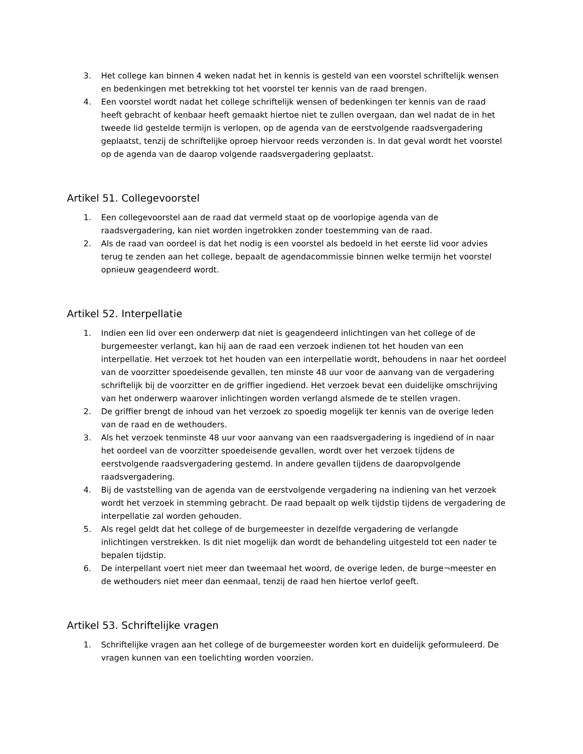3. Het college kan binnen 4 weken nadat het in kennis is gesteld van een voorstel schriftelijk wensen en bedenkingen met betrekking tot het voorstel ter kennis van de raad brengen.
4. Een voorstel wordt nadat het college schriftelijk wensen of bedenkingen ter kennis van de raad heeft gebracht of kenbaar heeft gemaakt hiertoe niet te zullen overgaan, dan wel nadat de in het tweede lid gestelde termijn is verlopen, op de agenda van de eerstvolgende raadsvergadering geplaatst, tenzij de schriftelijke oproep hiervoor reeds verzonden is. In dat geval wordt het voorstel op de agenda van de daarop volgende raadsvergadering geplaatst.
Artikel 51. Collegevoorstel
1. Een collegevoorstel aan de raad dat vermeld staat op de voorlopige agenda van de raadsvergadering, kan niet worden ingetrokken zonder toestemming van de raad.
2. Als de raad van oordeel is dat het nodig is een voorstel als bedoeld in het eerste lid voor advies terug te zenden aan het college, bepaalt de agendacommissie binnen welke termijn het voorstel opnieuw geagendeerd wordt.
Artikel 52. Interpellatie
1. Indien een lid over een onderwerp dat niet is geagendeerd inlichtingen van het college of de burgemeester verlangt, kan hij aan de raad een verzoek indienen tot het houden van een interpellatie. Het verzoek tot het houden van een interpellatie wordt, behoudens in naar het oordeel van de voorzitter spoedeisende gevallen, ten minste 48 uur voor de aanvang van de vergadering schriftelijk bij de voorzitter en de griffier ingediend. Het verzoek bevat een duidelijke omschrijving van het onderwerp waarover inlichtingen worden verlangd alsmede de te stellen vragen.
2. De griffier brengt de inhoud van het verzoek zo spoedig mogelijk ter kennis van de overige leden van de raad en de wethouders.
3. Als het verzoek tenminste 48 uur voor aanvang van een raadsvergadering is ingediend of in naar het oordeel van de voorzitter spoedeisende gevallen, wordt over het verzoek tijdens de eerstvolgende raadsvergadering gestemd. In andere gevallen tijdens de daaropvolgende raadsvergadering.
4. Bij de vaststelling van de agenda van de eerstvolgende vergadering na indiening van het verzoek wordt het verzoek in stemming gebracht. De raad bepaalt op welk tijdstip tijdens de vergadering de interpellatie zal worden gehouden.
5. Als regel geldt dat het college of de burgemeester in dezelfde vergadering de verlangde inlichtingen verstrekken. Is dit niet mogelijk dan wordt de behandeling uitgesteld tot een nader te bepalen tijdstip.
6. De interpellant voert niet meer dan tweemaal het woord, de overige leden, de burge¬meester en de wethouders niet meer dan eenmaal, tenzij de raad hen hiertoe verlof geeft.
Artikel 53. Schriftelijke vragen
1. Schriftelijke vragen aan het college of de burgemeester worden kort en duidelijk geformuleerd. De vragen kunnen van een toelichting worden voorzien.